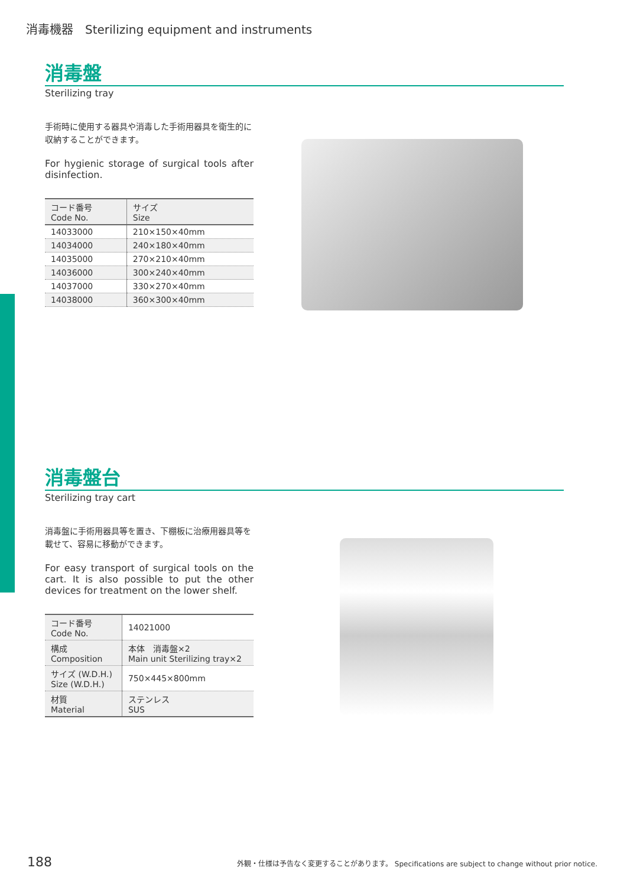消毒機器　Sterilizing equipment and instruments
消毒盤
Sterilizing tray
手術時に使用する器具や消毒した手術用器具を衛生的に収納することができます。
For hygienic storage of surgical tools after disinfection.
| コード番号 Code No. | サイズ Size |
| --- | --- |
| 14033000 | 210×150×40mm |
| 14034000 | 240×180×40mm |
| 14035000 | 270×210×40mm |
| 14036000 | 300×240×40mm |
| 14037000 | 330×270×40mm |
| 14038000 | 360×300×40mm |
消毒盤台
Sterilizing tray cart
消毒盤に手術用器具等を置き、下棚板に治療用器具等を載せて、容易に移動ができます。
For easy transport of surgical tools on the cart. It is also possible to put the other devices for treatment on the lower shelf.
| コード番号 Code No. | 14021000 |
| 構成 Composition | 本体 消毒盤×2 Main unit Sterilizing tray×2 |
| サイズ (W.D.H.) Size (W.D.H.) | 750×445×800mm |
| 材質 Material | ステンレス SUS |
188 外観・仕様は予告なく変更することがあります。 Specifications are subject to change without prior notice.